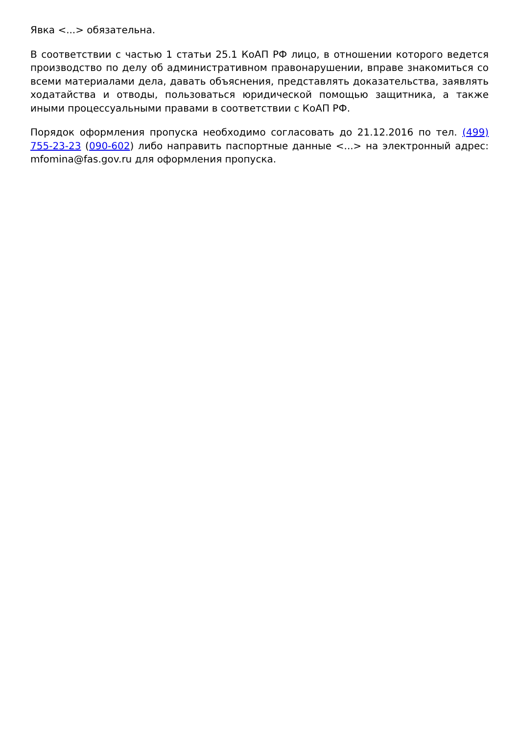Явка <...> обязательна.
В соответствии с частью 1 статьи 25.1 КоАП РФ лицо, в отношении которого ведется производство по делу об административном правонарушении, вправе знакомиться со всеми материалами дела, давать объяснения, представлять доказательства, заявлять ходатайства и отводы, пользоваться юридической помощью защитника, а также иными процессуальными правами в соответствии с КоАП РФ.
Порядок оформления пропуска необходимо согласовать до 21.12.2016 по тел. (499) 755-23-23 (090-602) либо направить паспортные данные <...> на электронный адрес: mfomina@fas.gov.ru для оформления пропуска.